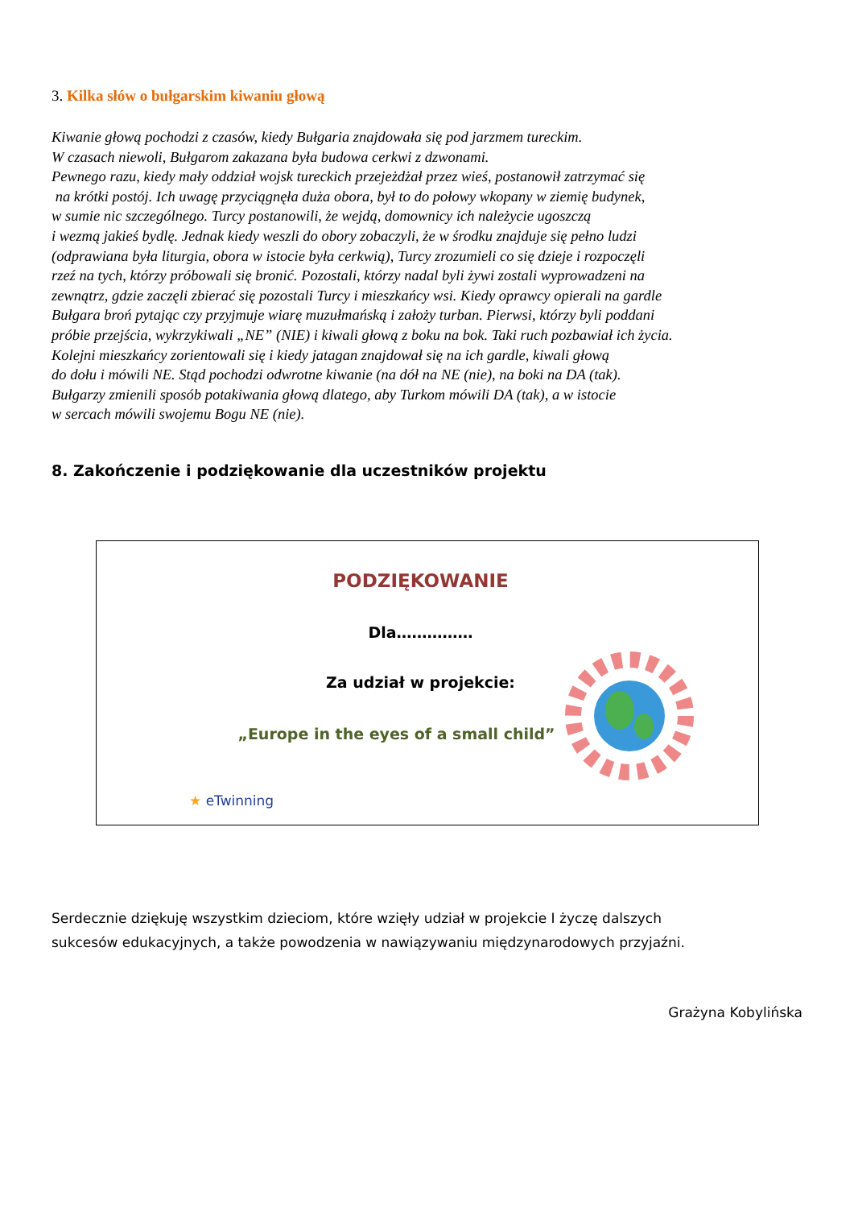3. Kilka słów o bułgarskim kiwaniu głową
Kiwanie głową pochodzi z czasów, kiedy Bułgaria znajdowała się pod jarzmem tureckim.
W czasach niewoli, Bułgarom zakazana była budowa cerkwi z dzwonami.
Pewnego razu, kiedy mały oddział wojsk tureckich przejeżdżał przez wieś, postanowił zatrzymać się
na krótki postój. Ich uwagę przyciągnęła duża obora, był to do połowy wkopany w ziemię budynek,
w sumie nic szczególnego. Turcy postanowili, że wejdą, domownicy ich należycie ugoszczą
i wezmą jakieś bydlę. Jednak kiedy weszli do obory zobaczyli, że w środku znajduje się pełno ludzi
(odprawiana była liturgia, obora w istocie była cerkwią), Turcy zrozumieli co się dzieje i rozpoczęli
rzeź na tych, którzy próbowali się bronić. Pozostali, którzy nadal byli żywi zostali wyprowadzeni na
zewnątrz, gdzie zaczęli zbierać się pozostali Turcy i mieszkańcy wsi. Kiedy oprawcy opierali na gardle
Bułgara broń pytając czy przyjmuje wiarę muzułmańską i założy turban. Pierwsi, którzy byli poddani
próbie przejścia, wykrzykiwali „NE” (NIE) i kiwali głową z boku na bok. Taki ruch pozbawiał ich życia.
Kolejni mieszkańcy zorientowali się i kiedy jatagan znajdował się na ich gardle, kiwali głową
do dołu i mówili NE. Stąd pochodzi odwrotne kiwanie (na dół na NE (nie), na boki na DA (tak).
Bułgarzy zmienili sposób potakiwania głową dlatego, aby Turkom mówili DA (tak), a w istocie
w sercach mówili swojemu Bogu NE (nie).
8. Zakończenie i podziękowanie dla uczestników projektu
PODZIĘKOWANIE
Dla……………
Za udział w projekcie:
„Europe in the eyes of a small child”
★ eTwinning
Serdecznie dziękuję wszystkim dzieciom, które wzięły udział w projekcie I życzę dalszych
sukcesów edukacyjnych, a także powodzenia w nawiązywaniu międzynarodowych przyjaźni.
Grażyna Kobylińska